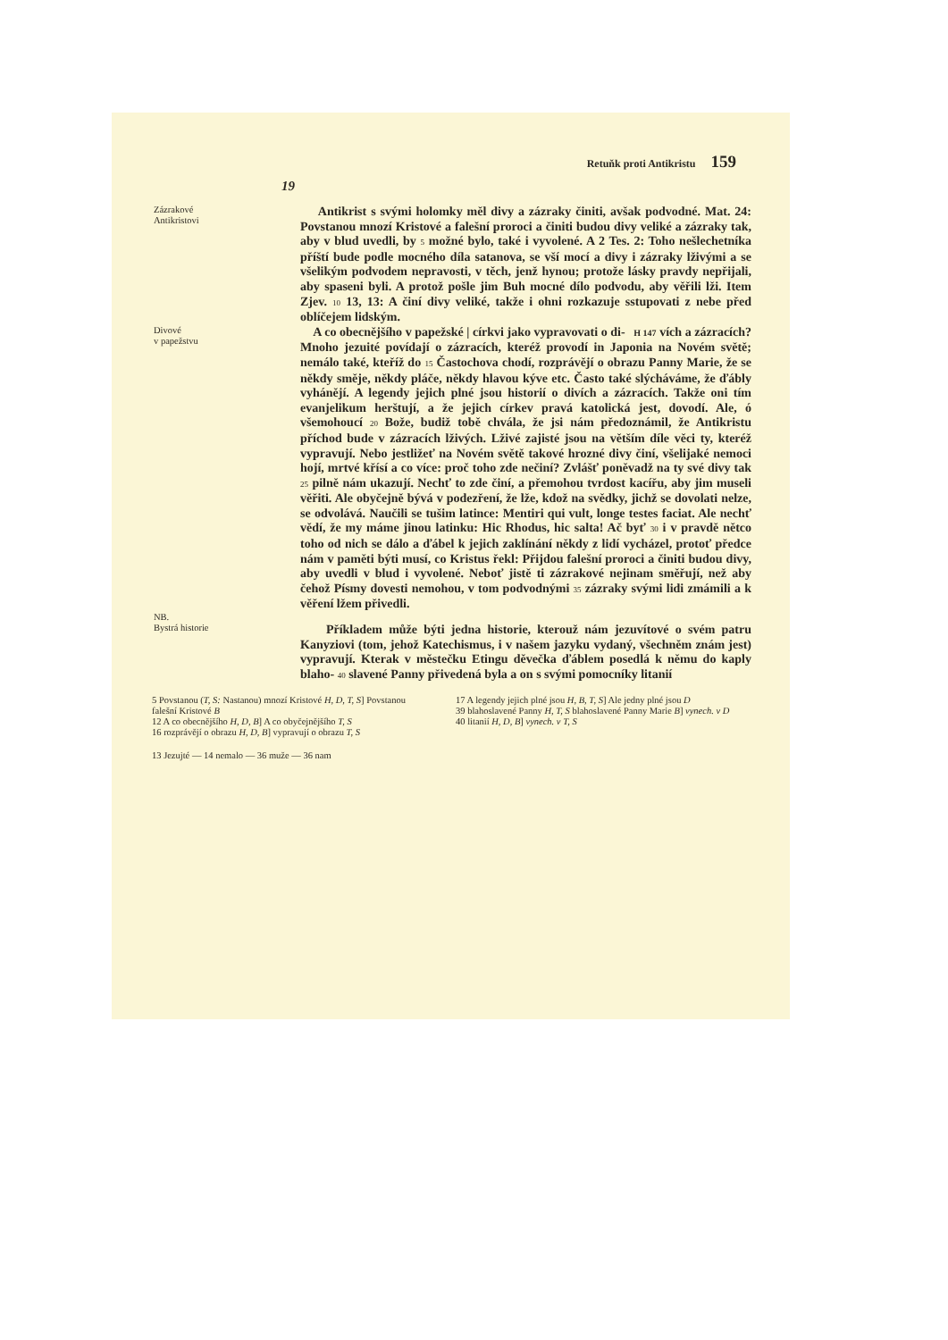Retuňk proti Antikristu 159
19
Zázrakové
Antikristovi
Antikrist s svými holomky měl divy a zázraky činiti, avšak podvodné. Mat. 24: Povstanou mnozí Kristové a falešní proroci a činiti budou divy veliké a zázraky tak, aby v blud uvedli, by 5 možné bylo, také i vyvolené. A 2 Tes. 2: Toho nešlechetníka příští bude podle mocného díla satanova, se vší mocí a divy i zázraky lživými a se všelikým podvodem nepravosti, v těch, jenž hynou; protože lásky pravdy nepřijali, aby spaseni byli. A protož pošle jim Buh mocné dílo podvodu, aby věřili lži. Item Zjev. 10 13, 13: A činí divy veliké, takže i ohni rozkazuje sstupovati z nebe před oblíčejem lidským.
Divové
v papežstvu
A co obecnějšího v papežské | církvi jako vypravovati o di- H 147 vích a zázracích? Mnoho jezuité povídají o zázracích, kteréž provodí in Japonia na Novém světě; nemálo také, kteříž do 15 Častochova chodí, rozprávějí o obrazu Panny Marie, že se někdy směje, někdy pláče, někdy hlavou kýve etc. Často také slýcháváme, že ďábly vyhánějí. A legendy jejich plné jsou historií o divích a zázracích. Takže oni tím evanjelikum herštují, a že jejich církev pravá katolická jest, dovodí. Ale, ó všemohoucí 20 Bože, budiž tobě chvála, že jsi nám předoznámil, že Antikristu příchod bude v zázracích lživých. Lživé zajisté jsou na větším díle věci ty, kteréž vypravují. Nebo jestližeť na Novém světě takové hrozné divy činí, všelijaké nemoci hojí, mrtvé křísí a co více: proč toho zde nečiní? Zvlášť poněvadž na ty své divy tak 25 pilně nám ukazují. Nechť to zde činí, a přemohou tvrdost kacířu, aby jim museli věřiti. Ale obyčejně bývá v podezření, že lže, kdož na svědky, jichž se dovolati nelze, se odvolává. Naučili se tušim latince: Mentiri qui vult, longe testes faciat. Ale nechť vědí, že my máme jinou latinku: Hic Rhodus, hic salta! Ač byť 30 i v pravdě nětco toho od nich se dálo a ďábel k jejich zaklínání někdy z lidí vycházel, protoť předce nám v paměti býti musí, co Kristus řekl: Přijdou falešní proroci a činiti budou divy, aby uvedli v blud i vyvolené. Neboť jistě ti zázrakové nejinam směřují, než aby čehož Písmy dovesti nemohou, v tom podvodnými 35 zázraky svými lidi zmámili a k věření lžem přivedli.
NB.
Bystrá historie
Příkladem může býti jedna historie, kterouž nám jezuvítové o svém patru Kanyziovi (tom, jehož Katechismus, i v našem jazyku vydaný, všechněm znám jest) vypravují. Kterak v městečku Etingu děvečka ďáblem posedlá k němu do kaply blaho- 40 slavené Panny přivedená byla a on s svými pomocníky litanií
5 Povstanou (T, S: Nastanou) mnozí Kristové H, D, T, S] Povstanou falešní Kristové B
12 A co obecnějšího H, D, B] A co obyčejnějšího T, S
16 rozprávějí o obrazu H, D, B] vypravují o obrazu T, S
17 A legendy jejich plné jsou H, B, T, S] Ale jedny plné jsou D
39 blahoslavené Panny H, T, S blahoslavené Panny Marie B] vynech. v D
40 litanií H, D, B] vynech. v T, S
13 Jezujté — 14 nemalo — 36 muže — 36 nam